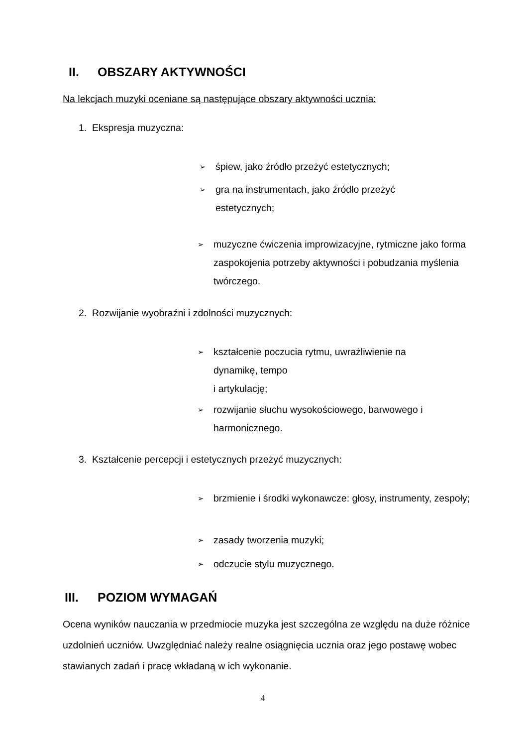II. OBSZARY AKTYWNOŚCI
Na lekcjach muzyki oceniane są następujące obszary aktywności ucznia:
1. Ekspresja muzyczna:
➢ śpiew, jako źródło przeżyć estetycznych;
➢ gra na instrumentach, jako źródło przeżyć estetycznych;
➢ muzyczne ćwiczenia improwizacyjne, rytmiczne jako forma zaspokojenia potrzeby aktywności i pobudzania myślenia twórczego.
2. Rozwijanie wyobraźni i zdolności muzycznych:
➢ kształcenie poczucia rytmu, uwrażliwienie na
dynamikę, tempo
i artykulację;
➢ rozwijanie słuchu wysokościowego, barwowego i harmonicznego.
3. Kształcenie percepcji i estetycznych przeżyć muzycznych:
➢ brzmienie i środki wykonawcze: głosy, instrumenty, zespoły;
➢ zasady tworzenia muzyki;
➢ odczucie stylu muzycznego.
III. POZIOM WYMAGAŃ
Ocena wyników nauczania w przedmiocie muzyka jest szczególna ze względu na duże różnice uzdolnień uczniów. Uwzględniać należy realne osiągnięcia ucznia oraz jego postawę wobec stawianych zadań i pracę wkładaną w ich wykonanie.
4